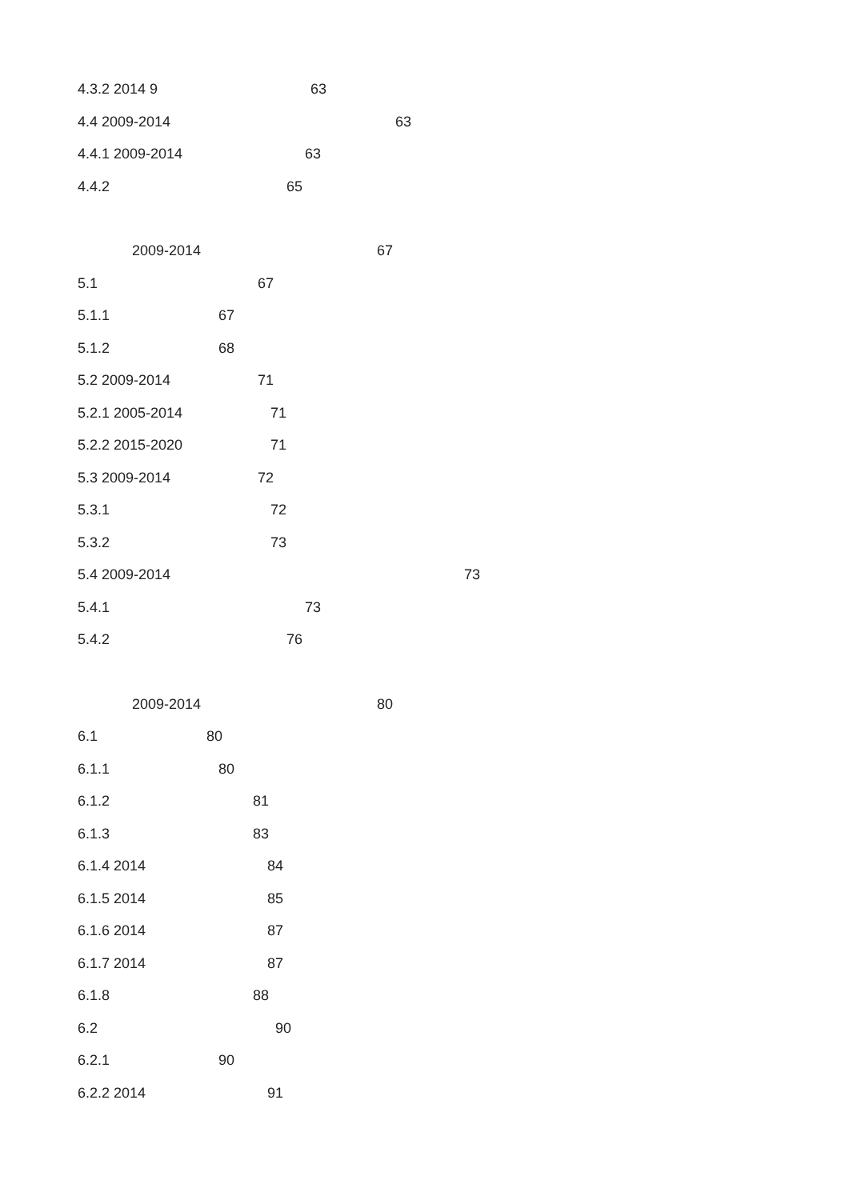4.3.2 2014 9 63
4.4 2009-2014 63
4.4.1 2009-2014 63
4.4.2 65
2009-2014 67
5.1 67
5.1.1 67
5.1.2 68
5.2 2009-2014 71
5.2.1 2005-2014 71
5.2.2 2015-2020 71
5.3 2009-2014 72
5.3.1 72
5.3.2 73
5.4 2009-2014 73
5.4.1 73
5.4.2 76
2009-2014 80
6.1 80
6.1.1 80
6.1.2 81
6.1.3 83
6.1.4 2014 84
6.1.5 2014 85
6.1.6 2014 87
6.1.7 2014 87
6.1.8 88
6.2 90
6.2.1 90
6.2.2 2014 91